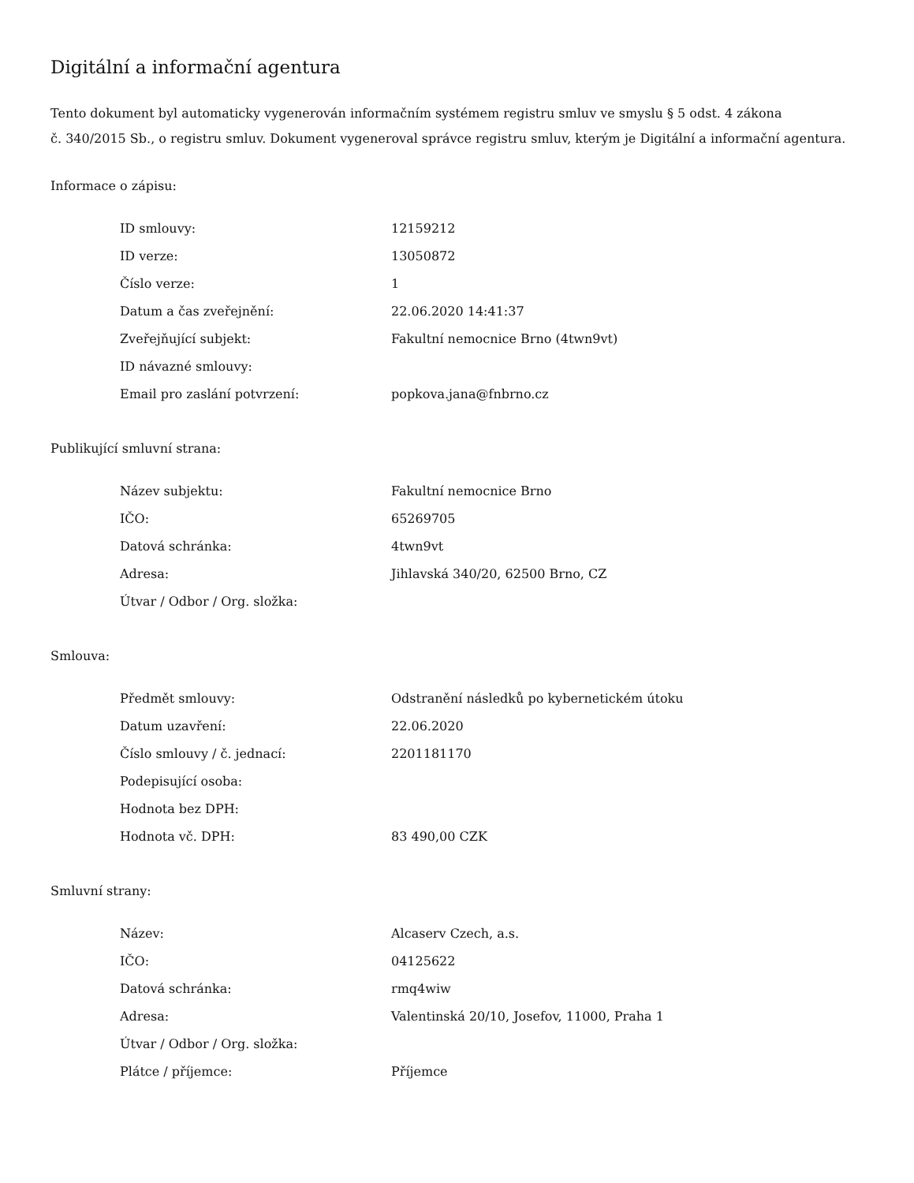Digitální a informační agentura
Tento dokument byl automaticky vygenerován informačním systémem registru smluv ve smyslu § 5 odst. 4 zákona
č. 340/2015 Sb., o registru smluv. Dokument vygeneroval správce registru smluv, kterým je Digitální a informační agentura.
Informace o zápisu:
| ID smlouvy: | 12159212 |
| ID verze: | 13050872 |
| Číslo verze: | 1 |
| Datum a čas zveřejnění: | 22.06.2020 14:41:37 |
| Zveřejňující subjekt: | Fakultní nemocnice Brno (4twn9vt) |
| ID návazné smlouvy: | |
| Email pro zaslání potvrzení: | popkova.jana@fnbrno.cz |
Publikující smluvní strana:
| Název subjektu: | Fakultní nemocnice Brno |
| IČO: | 65269705 |
| Datová schránka: | 4twn9vt |
| Adresa: | Jihlavská 340/20, 62500 Brno, CZ |
| Útvar / Odbor / Org. složka: | |
Smlouva:
| Předmět smlouvy: | Odstranění následků po kybernetickém útoku |
| Datum uzavření: | 22.06.2020 |
| Číslo smlouvy / č. jednací: | 2201181170 |
| Podepisující osoba: | |
| Hodnota bez DPH: | |
| Hodnota vč. DPH: | 83 490,00 CZK |
Smluvní strany:
| Název: | Alcaserv Czech, a.s. |
| IČO: | 04125622 |
| Datová schránka: | rmq4wiw |
| Adresa: | Valentinská 20/10, Josefov, 11000, Praha 1 |
| Útvar / Odbor / Org. složka: | |
| Plátce / příjemce: | Příjemce |